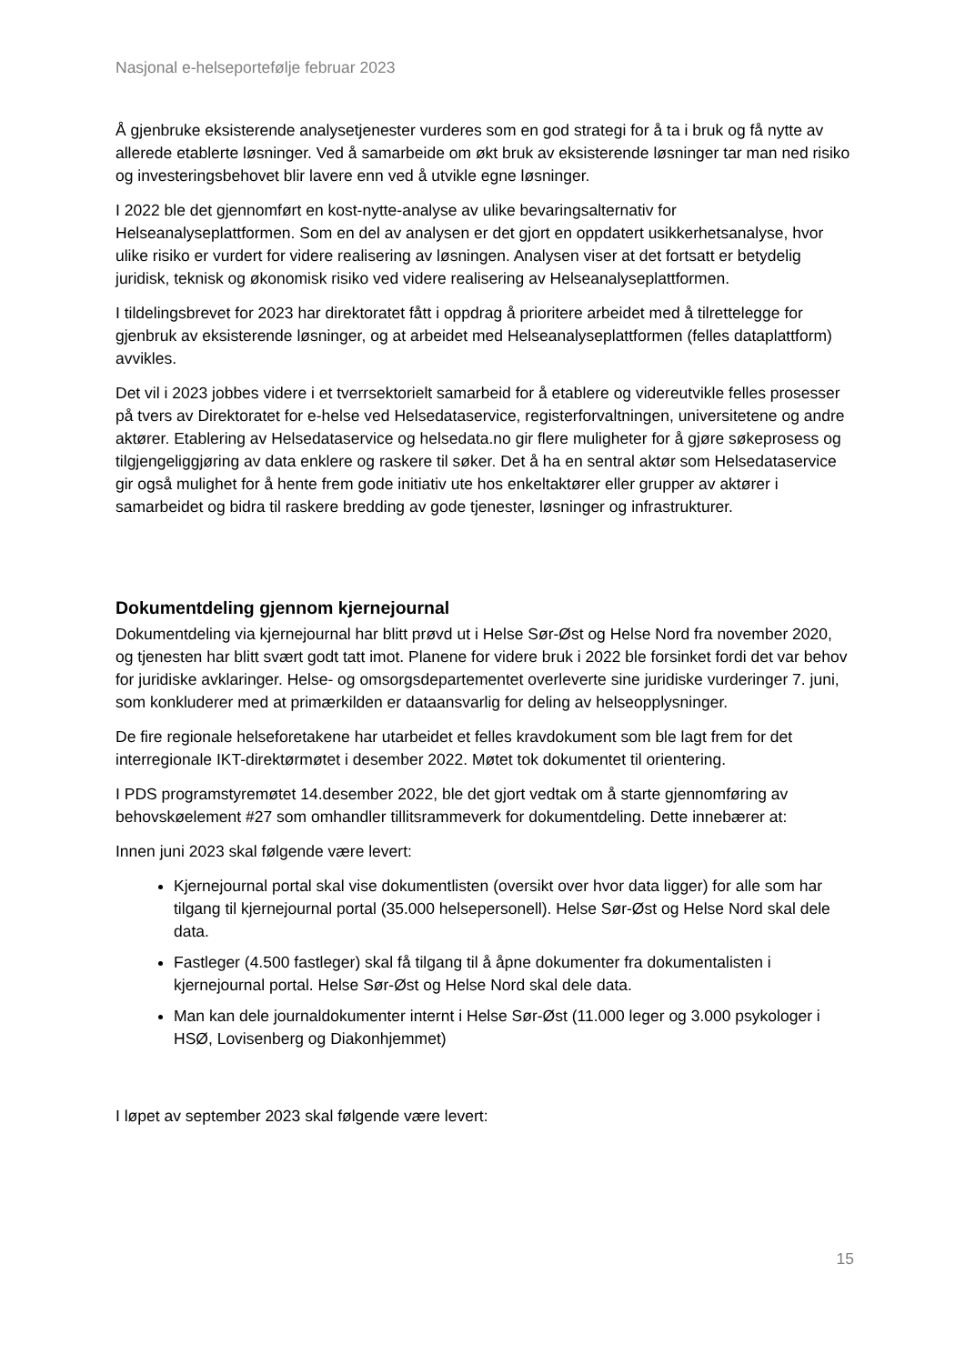Nasjonal e-helseportefølje februar 2023
Å gjenbruke eksisterende analysetjenester vurderes som en god strategi for å ta i bruk og få nytte av allerede etablerte løsninger. Ved å samarbeide om økt bruk av eksisterende løsninger tar man ned risiko og investeringsbehovet blir lavere enn ved å utvikle egne løsninger.
I 2022 ble det gjennomført en kost-nytte-analyse av ulike bevaringsalternativ for Helseanalyseplattformen. Som en del av analysen er det gjort en oppdatert usikkerhetsanalyse, hvor ulike risiko er vurdert for videre realisering av løsningen. Analysen viser at det fortsatt er betydelig juridisk, teknisk og økonomisk risiko ved videre realisering av Helseanalyseplattformen.
I tildelingsbrevet for 2023 har direktoratet fått i oppdrag å prioritere arbeidet med å tilrettelegge for gjenbruk av eksisterende løsninger, og at arbeidet med Helseanalyseplattformen (felles dataplattform) avvikles.
Det vil i 2023 jobbes videre i et tverrsektorielt samarbeid for å etablere og videreutvikle felles prosesser på tvers av Direktoratet for e-helse ved Helsedataservice, registerforvaltningen, universitetene og andre aktører. Etablering av Helsedataservice og helsedata.no gir flere muligheter for å gjøre søkeprosess og tilgjengeliggjøring av data enklere og raskere til søker. Det å ha en sentral aktør som Helsedataservice gir også mulighet for å hente frem gode initiativ ute hos enkeltaktører eller grupper av aktører i samarbeidet og bidra til raskere bredding av gode tjenester, løsninger og infrastrukturer.
Dokumentdeling gjennom kjernejournal
Dokumentdeling via kjernejournal har blitt prøvd ut i Helse Sør-Øst og Helse Nord fra november 2020, og tjenesten har blitt svært godt tatt imot. Planene for videre bruk i 2022 ble forsinket fordi det var behov for juridiske avklaringer. Helse- og omsorgsdepartementet overleverte sine juridiske vurderinger 7. juni, som konkluderer med at primærkilden er dataansvarlig for deling av helseopplysninger.
De fire regionale helseforetakene har utarbeidet et felles kravdokument som ble lagt frem for det interregionale IKT-direktørmøtet i desember 2022. Møtet tok dokumentet til orientering.
I PDS programstyremøtet 14.desember 2022, ble det gjort vedtak om å starte gjennomføring av behovskøelement #27 som omhandler tillitsrammeverk for dokumentdeling. Dette innebærer at:
Innen juni 2023 skal følgende være levert:
Kjernejournal portal skal vise dokumentlisten (oversikt over hvor data ligger) for alle som har tilgang til kjernejournal portal (35.000 helsepersonell). Helse Sør-Øst og Helse Nord skal dele data.
Fastleger (4.500 fastleger) skal få tilgang til å åpne dokumenter fra dokumentalisten i kjernejournal portal. Helse Sør-Øst og Helse Nord skal dele data.
Man kan dele journaldokumenter internt i Helse Sør-Øst (11.000 leger og 3.000 psykologer i HSØ, Lovisenberg og Diakonhjemmet)
I løpet av september 2023 skal følgende være levert:
15